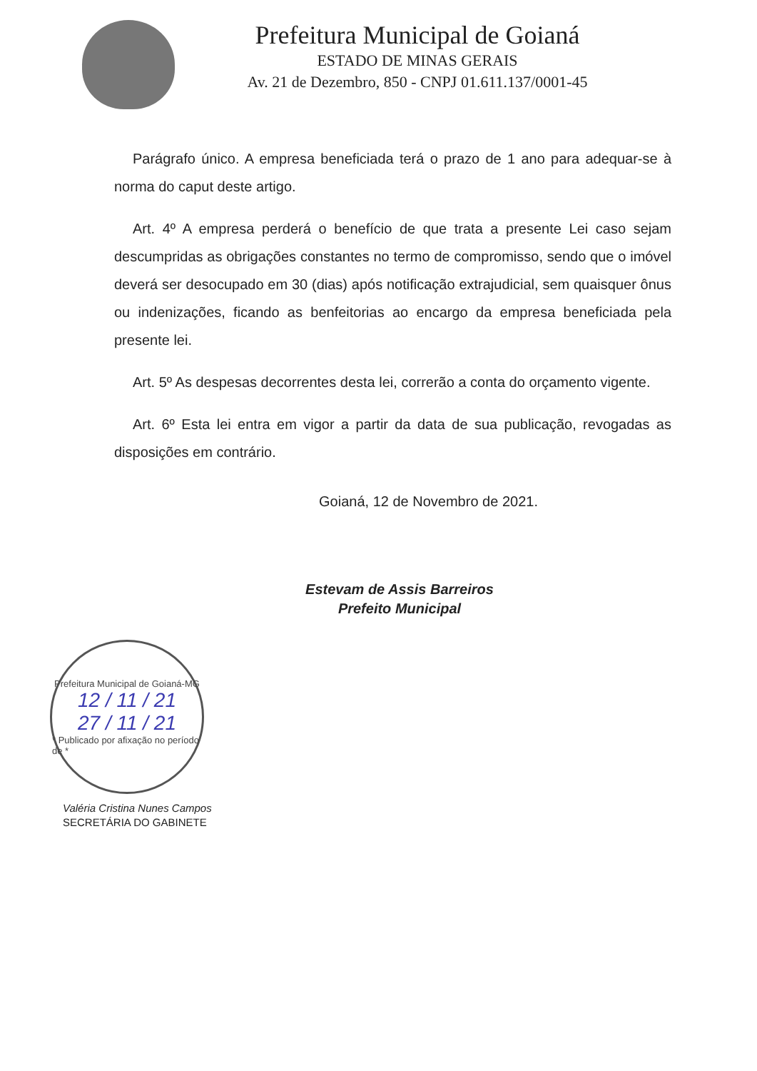Prefeitura Municipal de Goianá
ESTADO DE MINAS GERAIS
Av. 21 de Dezembro, 850 - CNPJ 01.611.137/0001-45
Parágrafo único. A empresa beneficiada terá o prazo de 1 ano para adequar-se à norma do caput deste artigo.
Art. 4º A empresa perderá o benefício de que trata a presente Lei caso sejam descumpridas as obrigações constantes no termo de compromisso, sendo que o imóvel deverá ser desocupado em 30 (dias) após notificação extrajudicial, sem quaisquer ônus ou indenizações, ficando as benfeitorias ao encargo da empresa beneficiada pela presente lei.
Art. 5º As despesas decorrentes desta lei, correrão a conta do orçamento vigente.
Art. 6º Esta lei entra em vigor a partir da data de sua publicação, revogadas as disposições em contrário.
Goianá, 12 de Novembro de 2021.
Estevam de Assis Barreiros
Prefeito Municipal
Prefeitura Municipal de Goianá-MG
12 / 11 / 21
27 / 11 / 21
* Publicado por afixação no período de *
Valéria Cristina Nunes Campos
SECRETÁRIA DO GABINETE